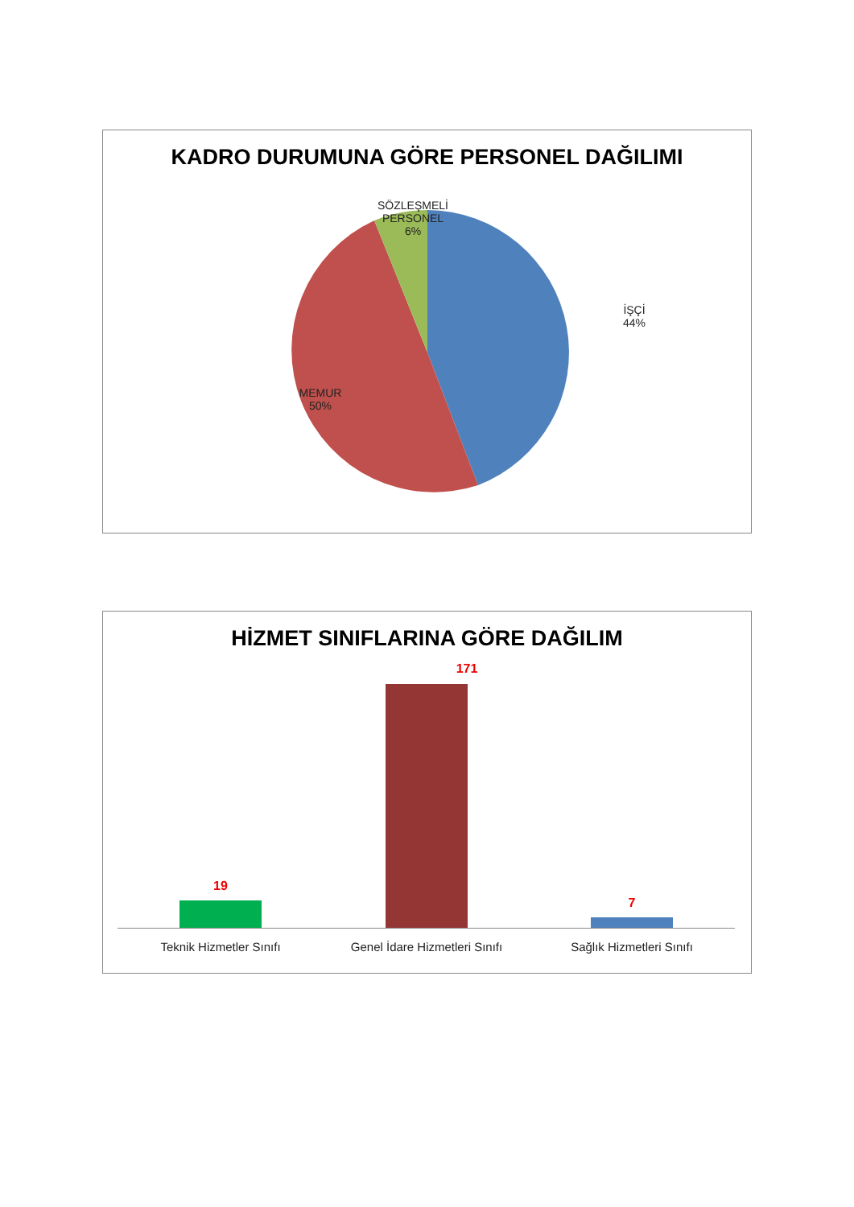KADRO DURUMUNA GÖRE PERSONEL DAĞILIMI
SÖZLEŞMELİ
PERSONEL
6%
İŞÇİ
44%
MEMUR
50%
HİZMET SINIFLARINA GÖRE DAĞILIM
171
19
7
Teknik Hizmetler Sınıfı
Genel İdare Hizmetleri Sınıfı
Sağlık Hizmetleri Sınıfı